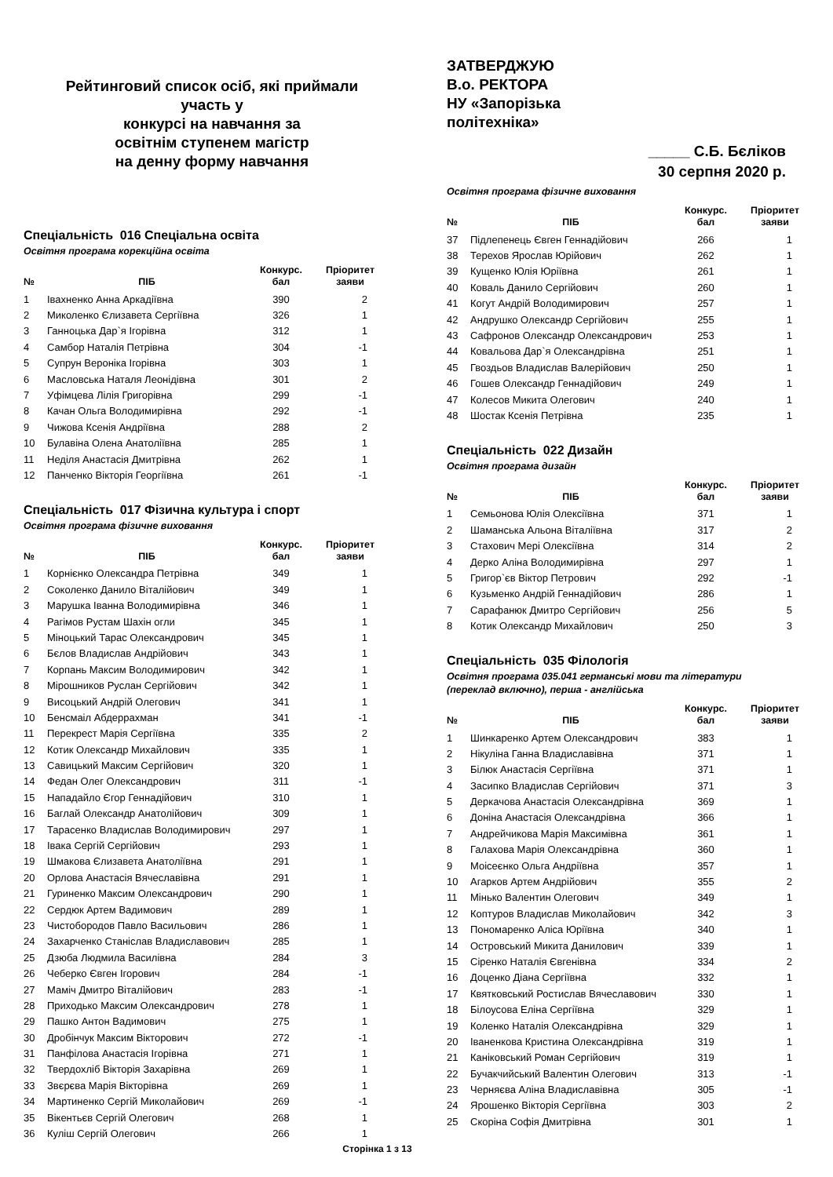Рейтинговий список осіб, які приймали участь у
конкурсі на навчання за
освітнім ступенем магістр
на денну форму навчання
Спеціальність 016 Спеціальна освіта
Освітня програма корекційна освіта
| № | ПІБ | Конкурс. бал | Пріоритет заяви |
| --- | --- | --- | --- |
| 1 | Івахненко Анна Аркадіївна | 390 | 2 |
| 2 | Миколенко Єлизавета Сергіївна | 326 | 1 |
| 3 | Ганноцька Дар`я Ігорівна | 312 | 1 |
| 4 | Самбор Наталія Петрівна | 304 | -1 |
| 5 | Супрун Вероніка Ігорівна | 303 | 1 |
| 6 | Масловська Наталя Леонідівна | 301 | 2 |
| 7 | Уфімцева Лілія Григорівна | 299 | -1 |
| 8 | Качан Ольга Володимирівна | 292 | -1 |
| 9 | Чижова Ксенія Андріївна | 288 | 2 |
| 10 | Булавіна Олена Анатоліївна | 285 | 1 |
| 11 | Неділя Анастасія Дмитрівна | 262 | 1 |
| 12 | Панченко Вікторія Георгіївна | 261 | -1 |
Спеціальність 017 Фізична культура і спорт
Освітня програма фізичне виховання
| № | ПІБ | Конкурс. бал | Пріоритет заяви |
| --- | --- | --- | --- |
| 1 | Корнієнко Олександра Петрівна | 349 | 1 |
| 2 | Соколенко Данило Віталійович | 349 | 1 |
| 3 | Марушка Іванна Володимирівна | 346 | 1 |
| 4 | Рагімов Рустам Шахін огли | 345 | 1 |
| 5 | Міноцький Тарас Олександрович | 345 | 1 |
| 6 | Бєлов Владислав Андрійович | 343 | 1 |
| 7 | Корпань Максим Володимирович | 342 | 1 |
| 8 | Мірошников Руслан Сергійович | 342 | 1 |
| 9 | Висоцький Андрій Олегович | 341 | 1 |
| 10 | Бенсмаіл Абдеррахман | 341 | -1 |
| 11 | Перекрест Марія Сергіївна | 335 | 2 |
| 12 | Котик Олександр Михайлович | 335 | 1 |
| 13 | Савицький Максим Сергійович | 320 | 1 |
| 14 | Федан Олег Олександрович | 311 | -1 |
| 15 | Нападайло Єгор Геннадійович | 310 | 1 |
| 16 | Баглай Олександр Анатолійович | 309 | 1 |
| 17 | Тарасенко Владислав Володимирович | 297 | 1 |
| 18 | Івака Сергій Сергійович | 293 | 1 |
| 19 | Шмакова Єлизавета Анатоліївна | 291 | 1 |
| 20 | Орлова Анастасія Вячеславівна | 291 | 1 |
| 21 | Гуриненко Максим Олександрович | 290 | 1 |
| 22 | Сердюк Артем Вадимович | 289 | 1 |
| 23 | Чистобородов Павло Васильович | 286 | 1 |
| 24 | Захарченко Станіслав Владиславович | 285 | 1 |
| 25 | Дзюба Людмила Василівна | 284 | 3 |
| 26 | Чеберко Євген Ігорович | 284 | -1 |
| 27 | Маміч Дмитро Віталійович | 283 | -1 |
| 28 | Приходько Максим Олександрович | 278 | 1 |
| 29 | Пашко Антон Вадимович | 275 | 1 |
| 30 | Дробінчук Максим Вікторович | 272 | -1 |
| 31 | Панфілова Анастасія Ігорівна | 271 | 1 |
| 32 | Твердохліб Вікторія Захарівна | 269 | 1 |
| 33 | Звєрєва Марія Вікторівна | 269 | 1 |
| 34 | Мартиненко Сергій Миколайович | 269 | -1 |
| 35 | Вікентьєв Сергій Олегович | 268 | 1 |
| 36 | Куліш Сергій Олегович | 266 | 1 |
ЗАТВЕРДЖУЮ
В.о. РЕКТОРА
НУ «Запорізька
політехніка»
_____ С.Б. Бєліков
30 серпня 2020 р.
Освітня програма фізичне виховання
| № | ПІБ | Конкурс. бал | Пріоритет заяви |
| --- | --- | --- | --- |
| 37 | Підлепенець Євген Геннадійович | 266 | 1 |
| 38 | Терехов Ярослав Юрійович | 262 | 1 |
| 39 | Кущенко Юлія Юріївна | 261 | 1 |
| 40 | Коваль Данило Сергійович | 260 | 1 |
| 41 | Когут Андрій Володимирович | 257 | 1 |
| 42 | Андрушко Олександр Сергійович | 255 | 1 |
| 43 | Сафронов Олександр Олександрович | 253 | 1 |
| 44 | Ковальова Дар`я Олександрівна | 251 | 1 |
| 45 | Гвоздьов Владислав Валерійович | 250 | 1 |
| 46 | Гошев Олександр Геннадійович | 249 | 1 |
| 47 | Колесов Микита Олегович | 240 | 1 |
| 48 | Шостак Ксенія Петрівна | 235 | 1 |
Спеціальність 022 Дизайн
Освітня програма дизайн
| № | ПІБ | Конкурс. бал | Пріоритет заяви |
| --- | --- | --- | --- |
| 1 | Семьонова Юлія Олексіївна | 371 | 1 |
| 2 | Шаманська Альона Віталіївна | 317 | 2 |
| 3 | Стахович Мері Олексіївна | 314 | 2 |
| 4 | Дерко Аліна Володимирівна | 297 | 1 |
| 5 | Григор`єв Віктор Петрович | 292 | -1 |
| 6 | Кузьменко Андрій Геннадійович | 286 | 1 |
| 7 | Сарафанюк Дмитро Сергійович | 256 | 5 |
| 8 | Котик Олександр Михайлович | 250 | 3 |
Спеціальність 035 Філологія
Освітня програма 035.041 германські мови та літератури
(переклад включно), перша - англійська
| № | ПІБ | Конкурс. бал | Пріоритет заяви |
| --- | --- | --- | --- |
| 1 | Шинкаренко Артем Олександрович | 383 | 1 |
| 2 | Нікуліна Ганна Владиславівна | 371 | 1 |
| 3 | Білюк Анастасія Сергіївна | 371 | 1 |
| 4 | Засипко Владислав Сергійович | 371 | 3 |
| 5 | Деркачова Анастасія Олександрівна | 369 | 1 |
| 6 | Доніна Анастасія Олександрівна | 366 | 1 |
| 7 | Андрейчикова Марія Максимівна | 361 | 1 |
| 8 | Галахова Марія Олександрівна | 360 | 1 |
| 9 | Моісеєнко Ольга Андріївна | 357 | 1 |
| 10 | Агарков Артем Андрійович | 355 | 2 |
| 11 | Мінько Валентин Олегович | 349 | 1 |
| 12 | Коптуров Владислав Миколайович | 342 | 3 |
| 13 | Пономаренко Аліса Юріївна | 340 | 1 |
| 14 | Островський Микита Данилович | 339 | 1 |
| 15 | Сіренко Наталія Євгенівна | 334 | 2 |
| 16 | Доценко Діана Сергіївна | 332 | 1 |
| 17 | Квятковський Ростислав Вячеславович | 330 | 1 |
| 18 | Білоусова Еліна Сергіївна | 329 | 1 |
| 19 | Коленко Наталія Олександрівна | 329 | 1 |
| 20 | Іваненкова Кристина Олександрівна | 319 | 1 |
| 21 | Каніковський Роман Сергійович | 319 | 1 |
| 22 | Бучакчийський Валентин Олегович | 313 | -1 |
| 23 | Черняєва Аліна Владиславівна | 305 | -1 |
| 24 | Ярошенко Вікторія Сергіївна | 303 | 2 |
| 25 | Скоріна Софія Дмитрівна | 301 | 1 |
Сторінка 1 з 13